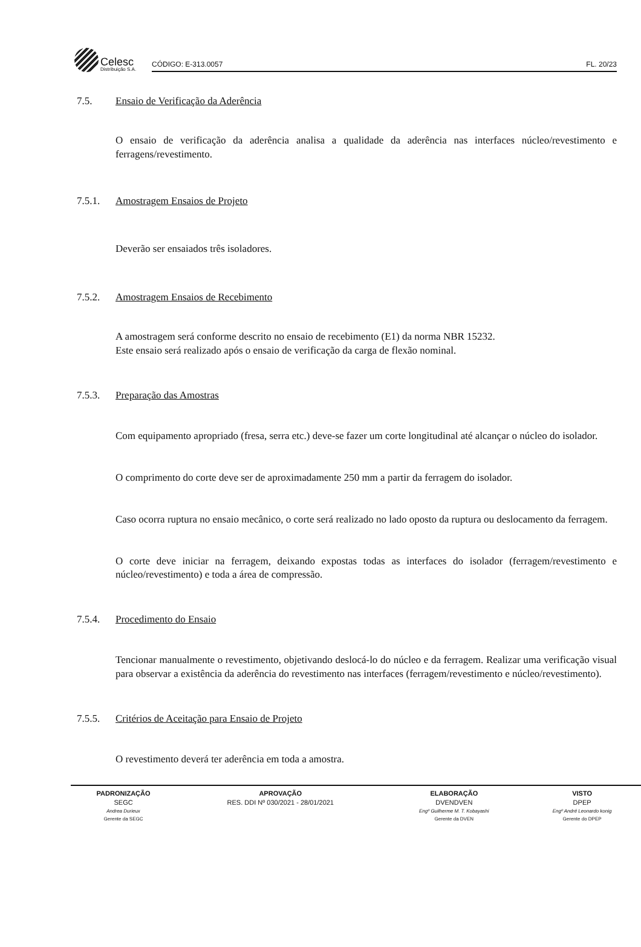Celesc
Distribuição S.A.
CÓDIGO: E-313.0057 FL. 20/23
7.5. Ensaio de Verificação da Aderência
O ensaio de verificação da aderência analisa a qualidade da aderência nas interfaces núcleo/revestimento e ferragens/revestimento.
7.5.1. Amostragem Ensaios de Projeto
Deverão ser ensaiados três isoladores.
7.5.2. Amostragem Ensaios de Recebimento
A amostragem será conforme descrito no ensaio de recebimento (E1) da norma NBR 15232.
Este ensaio será realizado após o ensaio de verificação da carga de flexão nominal.
7.5.3. Preparação das Amostras
Com equipamento apropriado (fresa, serra etc.) deve-se fazer um corte longitudinal até alcançar o núcleo do isolador.
O comprimento do corte deve ser de aproximadamente 250 mm a partir da ferragem do isolador.
Caso ocorra ruptura no ensaio mecânico, o corte será realizado no lado oposto da ruptura ou deslocamento da ferragem.
O corte deve iniciar na ferragem, deixando expostas todas as interfaces do isolador (ferragem/revestimento e núcleo/revestimento) e toda a área de compressão.
7.5.4. Procedimento do Ensaio
Tencionar manualmente o revestimento, objetivando deslocá-lo do núcleo e da ferragem. Realizar uma verificação visual para observar a existência da aderência do revestimento nas interfaces (ferragem/revestimento e núcleo/revestimento).
7.5.5. Critérios de Aceitação para Ensaio de Projeto
O revestimento deverá ter aderência em toda a amostra.
| PADRONIZAÇÃO | APROVAÇÃO | ELABORAÇÃO | VISTO |
| --- | --- | --- | --- |
| SEGC | RES. DDI Nº 030/2021 - 28/01/2021 | DVENDVEN | DPEP |
| Andrea Durieux | | Engº Guilherme M. T. Kobayashi | Engº André Leonardo konig |
| Gerente da SEGC | | Gerente da DVEN | Gerente do DPEP |